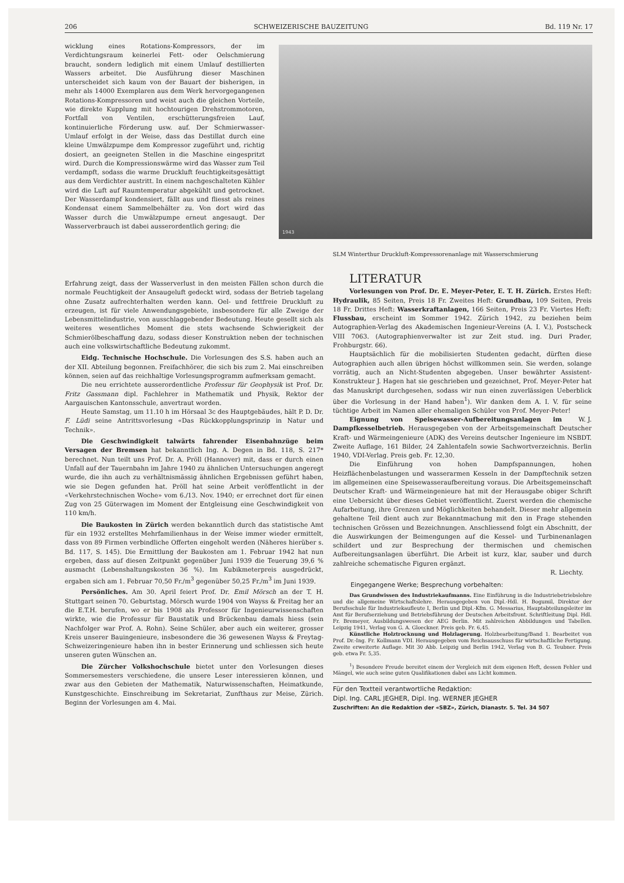206 SCHWEIZERISCHE BAUZEITUNG Bd. 119 Nr. 17
wicklung eines Rotations-Kompressors, der im Verdichtungsraum keinerlei Fett- oder Oelschmierung braucht, sondern lediglich mit einem Umlauf destillierten Wassers arbeitet. Die Ausführung dieser Maschinen unterscheidet sich kaum von der Bauart der bisherigen, in mehr als 14000 Exemplaren aus dem Werk hervorgegangenen Rotations-Kompressoren und weist auch die gleichen Vorteile, wie direkte Kupplung mit hochtourigen Drehstrommotoren, Fortfall von Ventilen, erschütterungsfreien Lauf, kontinuierliche Förderung usw. auf. Der Schmierwasser-Umlauf erfolgt in der Weise, dass das Destillat durch eine kleine Umwälzpumpe dem Kompressor zugeführt und, richtig dosiert, an geeigneten Stellen in die Maschine eingespritzt wird. Durch die Kompressionswärme wird das Wasser zum Teil verdampft, sodass die warme Druckluft feuchtigkeitsgesättigt aus dem Verdichter austritt. In einem nachgeschalteten Kühler wird die Luft auf Raumtemperatur abgekühlt und getrocknet. Der Wasserdampf kondensiert, fällt aus und fliesst als reines Kondensat einem Sammelbehälter zu. Von dort wird das Wasser durch die Umwälzpumpe erneut angesaugt. Der Wasserverbrauch ist dabei ausserordentlich gering; die
1943
SLM Winterthur Druckluft-Kompressorenanlage mit Wasserschmierung
Erfahrung zeigt, dass der Wasserverlust in den meisten Fällen schon durch die normale Feuchtigkeit der Ansaugeluft gedeckt wird, sodass der Betrieb tagelang ohne Zusatz aufrechterhalten werden kann. Oel- und fettfreie Druckluft zu erzeugen, ist für viele Anwendungsgebiete, insbesondere für alle Zweige der Lebensmittelindustrie, von ausschlaggebender Bedeutung. Heute gesellt sich als weiteres wesentliches Moment die stets wachsende Schwierigkeit der Schmierölbeschaffung dazu, sodass dieser Konstruktion neben der technischen auch eine volkswirtschaftliche Bedeutung zukommt.
Eidg. Technische Hochschule. Die Vorlesungen des S.S. haben auch an der XII. Abteilung begonnen. Freifachhörer, die sich bis zum 2. Mai einschreiben können, seien auf das reichhaltige Vorlesungsprogramm aufmerksam gemacht.
Die neu errichtete ausserordentliche Professur für Geophysik ist Prof. Dr. Fritz Gassmann dipl. Fachlehrer in Mathematik und Physik, Rektor der Aargauischen Kantonsschule, anvertraut worden.
Heute Samstag, um 11.10 h im Hörsaal 3c des Hauptgebäudes, hält P. D. Dr. F. Lüdi seine Antrittsvorlesung «Das Rückkopplungsprinzip in Natur und Technik».
Die Geschwindigkeit talwärts fahrender Eisenbahnzüge beim Versagen der Bremsen hat bekanntlich Ing. A. Degen in Bd. 118, S. 217* berechnet. Nun teilt uns Prof. Dr. A. Pröll (Hannover) mit, dass er durch einen Unfall auf der Tauernbahn im Jahre 1940 zu ähnlichen Untersuchungen angeregt wurde, die ihn auch zu verhältnismässig ähnlichen Ergebnissen geführt haben, wie sie Degen gefunden hat. Pröll hat seine Arbeit veröffentlicht in der «Verkehrstechnischen Woche» vom 6./13. Nov. 1940; er errechnet dort für einen Zug von 25 Güterwagen im Moment der Entgleisung eine Geschwindigkeit von 110 km/h.
Die Baukosten in Zürich werden bekanntlich durch das statistische Amt für ein 1932 erstelltes Mehrfamilienhaus in der Weise immer wieder ermittelt, dass von 89 Firmen verbindliche Offerten eingeholt werden (Näheres hierüber s. Bd. 117, S. 145). Die Ermittlung der Baukosten am 1. Februar 1942 hat nun ergeben, dass auf diesen Zeitpunkt gegenüber Juni 1939 die Teuerung 39,6 % ausmacht (Lebenshaltungskosten 36 %). Im Kubikmeterpreis ausgedrückt, ergaben sich am 1. Februar 70,50 Fr./m<sup>3</sup> gegenüber 50,25 Fr./m<sup>3</sup> im Juni 1939.
Persönliches. Am 30. April feiert Prof. Dr. Emil Mörsch an der T. H. Stuttgart seinen 70. Geburtstag. Mörsch wurde 1904 von Wayss & Freitag her an die E.T.H. berufen, wo er bis 1908 als Professor für Ingenieurwissenschaften wirkte, wie die Professur für Baustatik und Brückenbau damals hiess (sein Nachfolger war Prof. A. Rohn). Seine Schüler, aber auch ein weiterer, grosser Kreis unserer Bauingenieure, insbesondere die 36 gewesenen Wayss & Freytag-Schweizeringenieure haben ihn in bester Erinnerung und schliessen sich heute unseren guten Wünschen an.
Die Zürcher Volkshochschule bietet unter den Vorlesungen dieses Sommersemesters verschiedene, die unsere Leser interessieren können, und zwar aus den Gebieten der Mathematik, Naturwissenschaften, Heimatkunde, Kunstgeschichte. Einschreibung im Sekretariat, Zunfthaus zur Meise, Zürich. Beginn der Vorlesungen am 4. Mai.
LITERATUR
Vorlesungen von Prof. Dr. E. Meyer-Peter, E. T. H. Zürich. Erstes Heft: Hydraulik, 85 Seiten, Preis 18 Fr. Zweites Heft: Grundbau, 109 Seiten, Preis 18 Fr. Drittes Heft: Wasserkraftanlagen, 166 Seiten, Preis 23 Fr. Viertes Heft: Flussbau, erscheint im Sommer 1942. Zürich 1942, zu beziehen beim Autographien-Verlag des Akademischen Ingenieur-Vereins (A. I. V.), Postscheck VIII 7063. (Autographienverwalter ist zur Zeit stud. ing. Duri Prader, Frohburgstr. 66).
Hauptsächlich für die mobilisierten Studenten gedacht, dürften diese Autographien auch allen übrigen höchst willkommen sein. Sie werden, solange vorrätig, auch an Nicht-Studenten abgegeben. Unser bewährter Assistent-Konstrukteur J. Hagen hat sie geschrieben und gezeichnet, Prof. Meyer-Peter hat das Manuskript durchgesehen, sodass wir nun einen zuverlässigen Ueberblick über die Vorlesung in der Hand haben<sup>1</sup>). Wir danken dem A. I. V. für seine tüchtige Arbeit im Namen aller ehemaligen Schüler von Prof. Meyer-Peter! W. J.
Eignung von Speisewasser-Aufbereitungsanlagen im Dampfkesselbetrieb. Herausgegeben von der Arbeitsgemeinschaft Deutscher Kraft- und Wärmeingenieure (ADK) des Vereins deutscher Ingenieure im NSBDT. Zweite Auflage, 161 Bilder, 24 Zahlentafeln sowie Sachwortverzeichnis. Berlin 1940, VDI-Verlag. Preis geb. Fr. 12,30.
Die Einführung von hohen Dampfspannungen, hohen Heizflächenbelastungen und wasserarmen Kesseln in der Dampftechnik setzen im allgemeinen eine Speisewasseraufbereitung voraus. Die Arbeitsgemeinschaft Deutscher Kraft- und Wärmeingenieure hat mit der Herausgabe obiger Schrift eine Uebersicht über dieses Gebiet veröffentlicht. Zuerst werden die chemische Aufarbeitung, ihre Grenzen und Möglichkeiten behandelt. Dieser mehr allgemein gehaltene Teil dient auch zur Bekanntmachung mit den in Frage stehenden technischen Grössen und Bezeichnungen. Anschliessend folgt ein Abschnitt, der die Auswirkungen der Beimengungen auf die Kessel- und Turbinenanlagen schildert und zur Besprechung der thermischen und chemischen Aufbereitungsanlagen überführt. Die Arbeit ist kurz, klar, sauber und durch zahlreiche schematische Figuren ergänzt.
R. Liechty.
Eingegangene Werke; Besprechung vorbehalten:
Das Grundwissen des Industriekaufmanns. Eine Einführung in die Industriebetriebslehre und die allgemeine Wirtschaftslehre. Herausgegeben von Dipl.-Hdl. H. Bogumil, Direktor der Berufsschule für Industriekaufleute I, Berlin und Dipl.-Kfm. G. Messarius, Hauptabteilungsleiter im Amt für Berufserziehung und Betriebsführung der Deutschen Arbeitsfront. Schriftleitung Dipl. Hdl. Fr. Bremeyer, Ausbildungswesen der AEG Berlin. Mit zahlreichen Abbildungen und Tabellen. Leipzig 1941, Verlag von G. A. Gloeckner. Preis geb. Fr. 6,45.
Künstliche Holztrocknung und Holzlagerung. Holzbearbeitung/Band 1. Bearbeitet von Prof. Dr.-Ing. Fr. Kollmann VDI. Herausgegeben vom Reichsausschuss für wirtschaftliche Fertigung. Zweite erweiterte Auflage. Mit 30 Abb. Leipzig und Berlin 1942, Verlag von B. G. Teubner. Preis geb. etwa Fr. 5,35.
<sup>1</sup>) Besondere Freude bereitet einem der Vergleich mit dem eigenen Heft, dessen Fehler und Mängel, wie auch seine guten Qualifikationen dabei ans Licht kommen.
Für den Textteil verantwortliche Redaktion:
Dipl. Ing. CARL JEGHER, Dipl. Ing. WERNER JEGHER
Zuschriften: An die Redaktion der «SBZ», Zürich, Dianastr. 5. Tel. 34 507